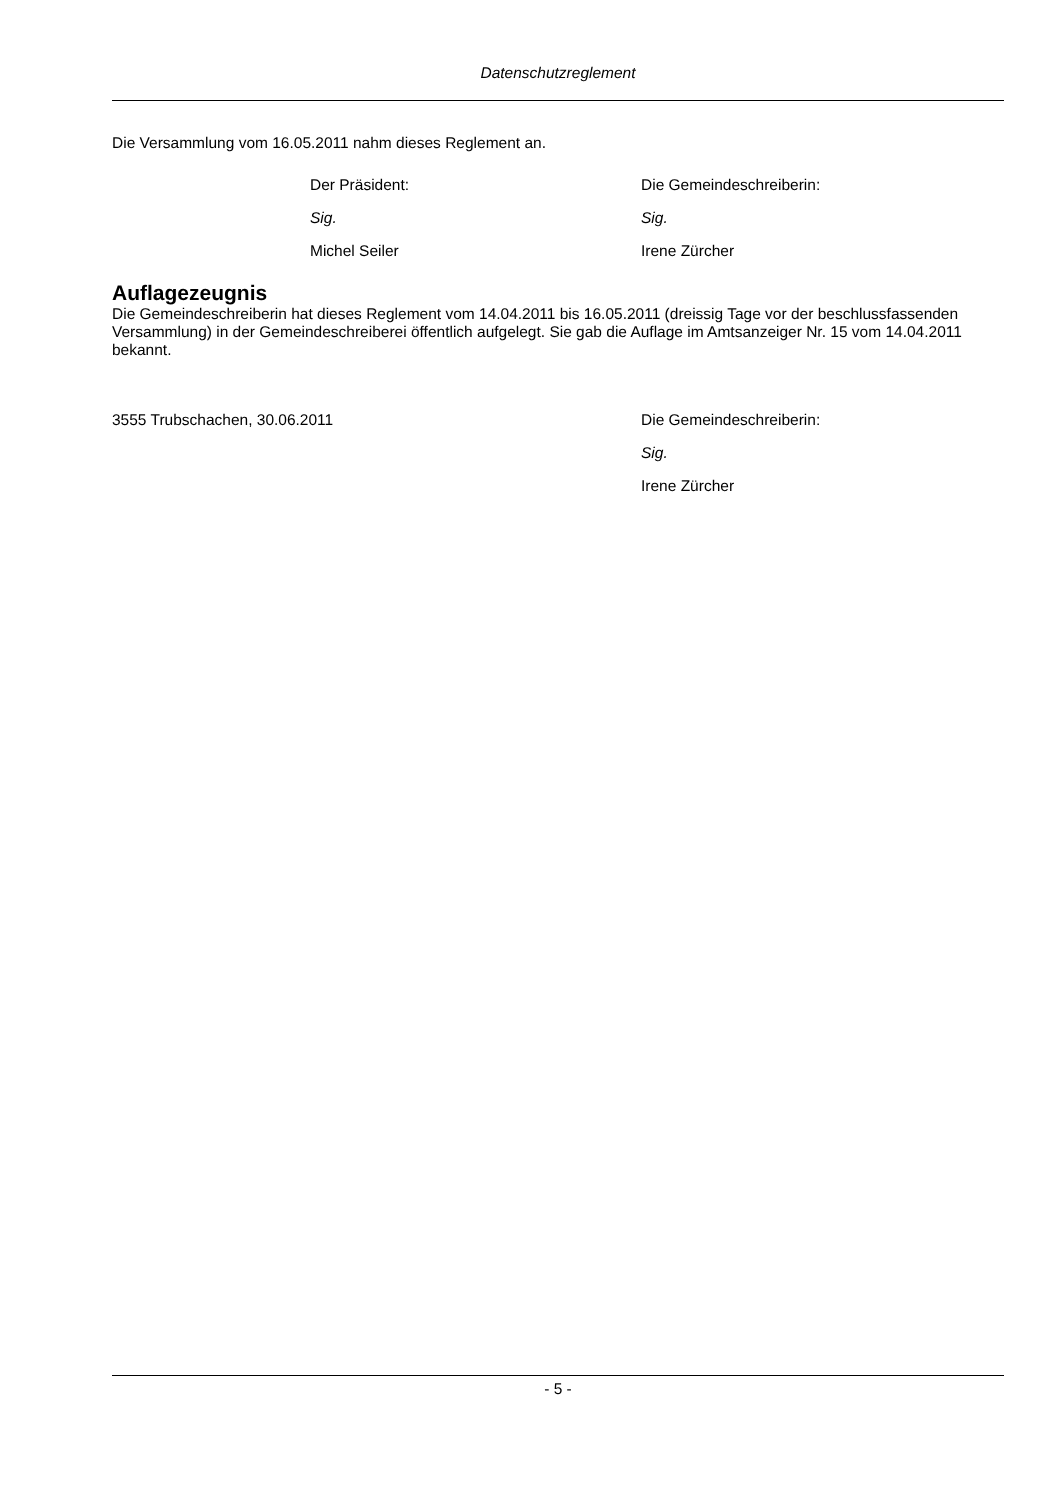Datenschutzreglement
Die Versammlung vom 16.05.2011 nahm dieses Reglement an.
Der Präsident: Die Gemeindeschreiberin:
Sig. Sig.
Michel Seiler Irene Zürcher
Auflagezeugnis
Die Gemeindeschreiberin hat dieses Reglement vom 14.04.2011 bis 16.05.2011 (dreissig Tage vor der beschlussfassenden Versammlung) in der Gemeindeschreiberei öffentlich aufgelegt. Sie gab die Auflage im Amtsanzeiger Nr. 15 vom 14.04.2011 bekannt.
3555 Trubschachen, 30.06.2011 Die Gemeindeschreiberin:
Sig.
Irene Zürcher
- 5 -